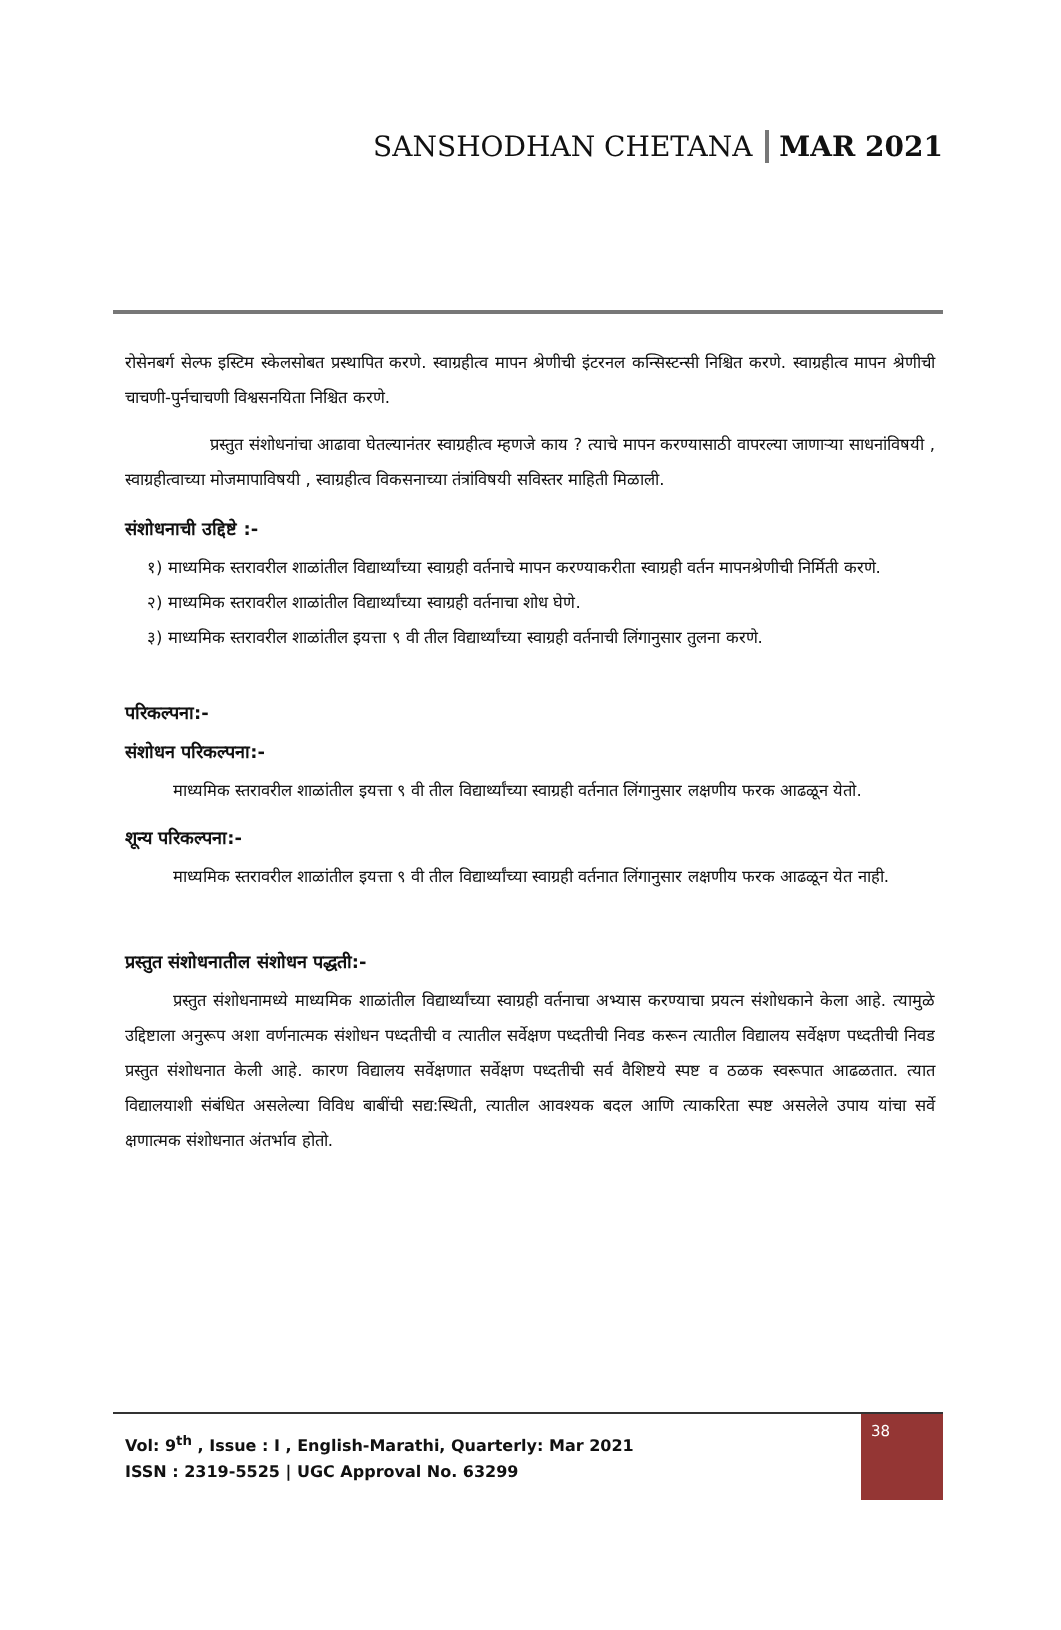SANSHODHAN CHETANA MAR 2021
रोसेनबर्ग सेल्फ इस्टिम स्केलसोबत प्रस्थापित करणे. स्वाग्रहीत्व मापन श्रेणीची इंटरनल कन्सिस्टन्सी निश्चित करणे. स्वाग्रहीत्व मापन श्रेणीची चाचणी-पुर्नचाचणी विश्वसनयिता निश्चित करणे.
प्रस्तुत संशोधनांचा आढावा घेतल्यानंतर स्वाग्रहीत्व म्हणजे काय ? त्याचे मापन करण्यासाठी वापरल्या जाणाऱ्या साधनांविषयी , स्वाग्रहीत्वाच्या मोजमापाविषयी , स्वाग्रहीत्व विकसनाच्या तंत्रांविषयी सविस्तर माहिती मिळाली.
संशोधनाची उद्दिष्टे :-
१) माध्यमिक स्तरावरील शाळांतील विद्यार्थ्यांच्या स्वाग्रही वर्तनाचे मापन करण्याकरीता स्वाग्रही वर्तन मापनश्रेणीची निर्मिती करणे.
२) माध्यमिक स्तरावरील शाळांतील विद्यार्थ्यांच्या स्वाग्रही वर्तनाचा शोध घेणे.
३) माध्यमिक स्तरावरील शाळांतील इयत्ता ९ वी तील विद्यार्थ्यांच्या स्वाग्रही वर्तनाची लिंगानुसार तुलना करणे.
परिकल्पना:-
संशोधन परिकल्पना:-
माध्यमिक स्तरावरील शाळांतील इयत्ता ९ वी तील विद्यार्थ्यांच्या स्वाग्रही वर्तनात लिंगानुसार लक्षणीय फरक आढळून येतो.
शून्य परिकल्पना:-
माध्यमिक स्तरावरील शाळांतील इयत्ता ९ वी तील विद्यार्थ्यांच्या स्वाग्रही वर्तनात लिंगानुसार लक्षणीय फरक आढळून येत नाही.
प्रस्तुत संशोधनातील संशोधन पद्धती:-
प्रस्तुत संशोधनामध्ये माध्यमिक शाळांतील विद्यार्थ्यांच्या स्वाग्रही वर्तनाचा अभ्यास करण्याचा प्रयत्न संशोधकाने केला आहे. त्यामुळे उद्दिष्टाला अनुरूप अशा वर्णनात्मक संशोधन पध्दतीची व त्यातील सर्वेक्षण पध्दतीची निवड करून त्यातील विद्यालय सर्वेक्षण पध्दतीची निवड प्रस्तुत संशोधनात केली आहे. कारण विद्यालय सर्वेक्षणात सर्वेक्षण पध्दतीची सर्व वैशिष्टये स्पष्ट व ठळक स्वरूपात आढळतात. त्यात विद्यालयाशी संबंधित असलेल्या विविध बाबींची सद्य:स्थिती, त्यातील आवश्यक बदल आणि त्याकरिता स्पष्ट असलेले उपाय यांचा सर्वे क्षणात्मक संशोधनात अंतर्भाव होतो.
Vol: 9<sup>th</sup> , Issue : I , English-Marathi, Quarterly: Mar 2021
ISSN : 2319-5525 | UGC Approval No. 63299
38